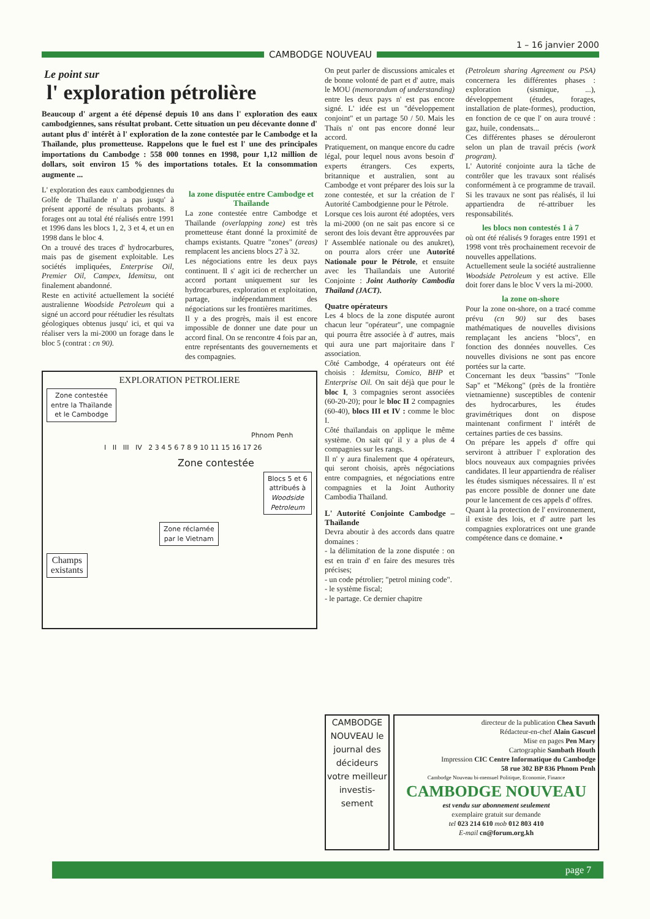1 – 16 janvier 2000
CAMBODGE NOUVEAU
Le point sur
l' exploration pétrolière
Beaucoup d' argent a été dépensé depuis 10 ans dans l' exploration des eaux cambodgiennes, sans résultat probant. Cette situation un peu décevante donne d' autant plus d' intérêt à l' exploration de la zone contestée par le Cambodge et la Thaïlande, plus prometteuse. Rappelons que le fuel est l' une des principales importations du Cambodge : 558 000 tonnes en 1998, pour 1,12 million de dollars, soit environ 15 % des importations totales. Et la consommation augmente ...
L' exploration des eaux cambodgiennes du Golfe de Thaïlande n' a pas jusqu' à présent apporté de résultats probants. 8 forages ont au total été réalisés entre 1991 et 1996 dans les blocs 1, 2, 3 et 4, et un en 1998 dans le bloc 4.
On a trouvé des traces d' hydrocarbures, mais pas de gisement exploitable. Les sociétés impliquées, Enterprise Oil, Premier Oil, Campex, Idemitsu, ont finalement abandonné.
Reste en activité actuellement la société australienne Woodside Petroleum qui a signé un accord pour réétudier les résultats géologiques obtenus jusqu' ici, et qui va réaliser vers la mi-2000 un forage dans le bloc 5 (contrat : cn 90).
la zone disputée entre Cambodge et Thaïlande
La zone contestée entre Cambodge et Thaïlande (overlapping zone) est très prometteuse étant donné la proximité de champs existants. Quatre "zones" (areas) remplacent les anciens blocs 27 à 32.
Les négociations entre les deux pays continuent. Il s' agit ici de rechercher un accord portant uniquement sur les hydrocarbures, exploration et exploitation, partage, indépendamment des négociations sur les frontières maritimes.
Il y a des progrès, mais il est encore impossible de donner une date pour un accord final. On se rencontre 4 fois par an, entre représentants des gouvernements et des compagnies.
EXPLORATION PETROLIERE
Zone contestée
entre la Thaïlande
et le Cambodge
Phnom Penh
I II III IV 2 3 4 5 6 7 8 9 10 11 15 16 17 26
Zone contestée
Blocs 5 et 6
attribués à
Woodside
Petroleum
Zone réclamée
par le Vietnam
Champs
existants
On peut parler de discussions amicales et de bonne volonté de part et d' autre, mais le MOU (memorandum of understanding) entre les deux pays n' est pas encore signé. L' idée est un "développement conjoint" et un partage 50 / 50. Mais les Thaïs n' ont pas encore donné leur accord.
Pratiquement, on manque encore du cadre légal, pour lequel nous avons besoin d' experts étrangers. Ces experts, britannique et australien, sont au Cambodge et vont préparer des lois sur la zone contestée, et sur la création de l' Autorité Cambodgienne pour le Pétrole.
Lorsque ces lois auront été adoptées, vers la mi-2000 (on ne sait pas encore si ce seront des lois devant être approuvées par l' Assemblée nationale ou des anukret), on pourra alors créer une Autorité Nationale pour le Pétrole, et ensuite avec les Thaïlandais une Autorité Conjointe : Joint Authority Cambodia Thaïland (JACT).
Quatre opérateurs
Les 4 blocs de la zone disputée auront chacun leur "opérateur", une compagnie qui pourra être associée à d' autres, mais qui aura une part majoritaire dans l' association.
Côté Cambodge, 4 opérateurs ont été choisis : Idemitsu, Comico, BHP et Enterprise Oil. On sait déjà que pour le bloc I, 3 compagnies seront associées (60-20-20); pour le bloc II 2 compagnies (60-40), blocs III et IV : comme le bloc I.
Côté thaïlandais on applique le même système. On sait qu' il y a plus de 4 compagnies sur les rangs.
Il n' y aura finalement que 4 opérateurs, qui seront choisis, après négociations entre compagnies, et négociations entre compagnies et la Joint Authority Cambodia Thaïland.
L' Autorité Conjointe Cambodge – Thaïlande
Devra aboutir à des accords dans quatre domaines :
- la délimitation de la zone disputée : on est en train d' en faire des mesures très précises;
- un code pétrolier; "petrol mining code".
- le système fiscal;
- le partage. Ce dernier chapitre
(Petroleum sharing Agreement ou PSA) concernera les différentes phases : exploration (sismique, ...), développement (études, forages, installation de plate-formes), production, en fonction de ce que l' on aura trouvé : gaz, huile, condensats...
Ces différentes phases se dérouleront selon un plan de travail précis (work program).
L' Autorité conjointe aura la tâche de contrôler que les travaux sont réalisés conformément à ce programme de travail. Si les travaux ne sont pas réalisés, il lui appartiendra de ré-attribuer les responsabilités.
les blocs non contestés 1 à 7
où ont été réalisés 9 forages entre 1991 et 1998 vont très prochainement recevoir de nouvelles appellations.
Actuellement seule la société australienne Woodside Petroleum y est active. Elle doit forer dans le bloc V vers la mi-2000.
la zone on-shore
Pour la zone on-shore, on a tracé comme prévu (cn 90) sur des bases mathématiques de nouvelles divisions remplaçant les anciens "blocs", en fonction des données nouvelles. Ces nouvelles divisions ne sont pas encore portées sur la carte.
Concernant les deux "bassins" "Tonle Sap" et "Mékong" (près de la frontière vietnamienne) susceptibles de contenir des hydrocarbures, les études gravimétriques dont on dispose maintenant confirment l' intérêt de certaines parties de ces bassins.
On prépare les appels d' offre qui serviront à attribuer l' exploration des blocs nouveaux aux compagnies privées candidates. Il leur appartiendra de réaliser les études sismiques nécessaires. Il n' est pas encore possible de donner une date pour le lancement de ces appels d' offres.
Quant à la protection de l' environnement, il existe des lois, et d' autre part les compagnies exploratrices ont une grande compétence dans ce domaine. ▪
CAMBODGE NOUVEAU le journal des décideurs votre meilleur investis-sement
directeur de la publication Chea Savuth
Rédacteur-en-chef Alain Gascuel
Mise en pages Pen Mary
Cartographie Sambath Houth
Impression CIC Centre Informatique du Cambodge
58 rue 302 BP 836 Phnom Penh
Cambodge Nouveau bi-mensuel Politique, Economie, Finance
CAMBODGE NOUVEAU
est vendu sur abonnement seulement
exemplaire gratuit sur demande
tel 023 214 610 mob 012 803 410
E-mail cn@forum.org.kh
page 7